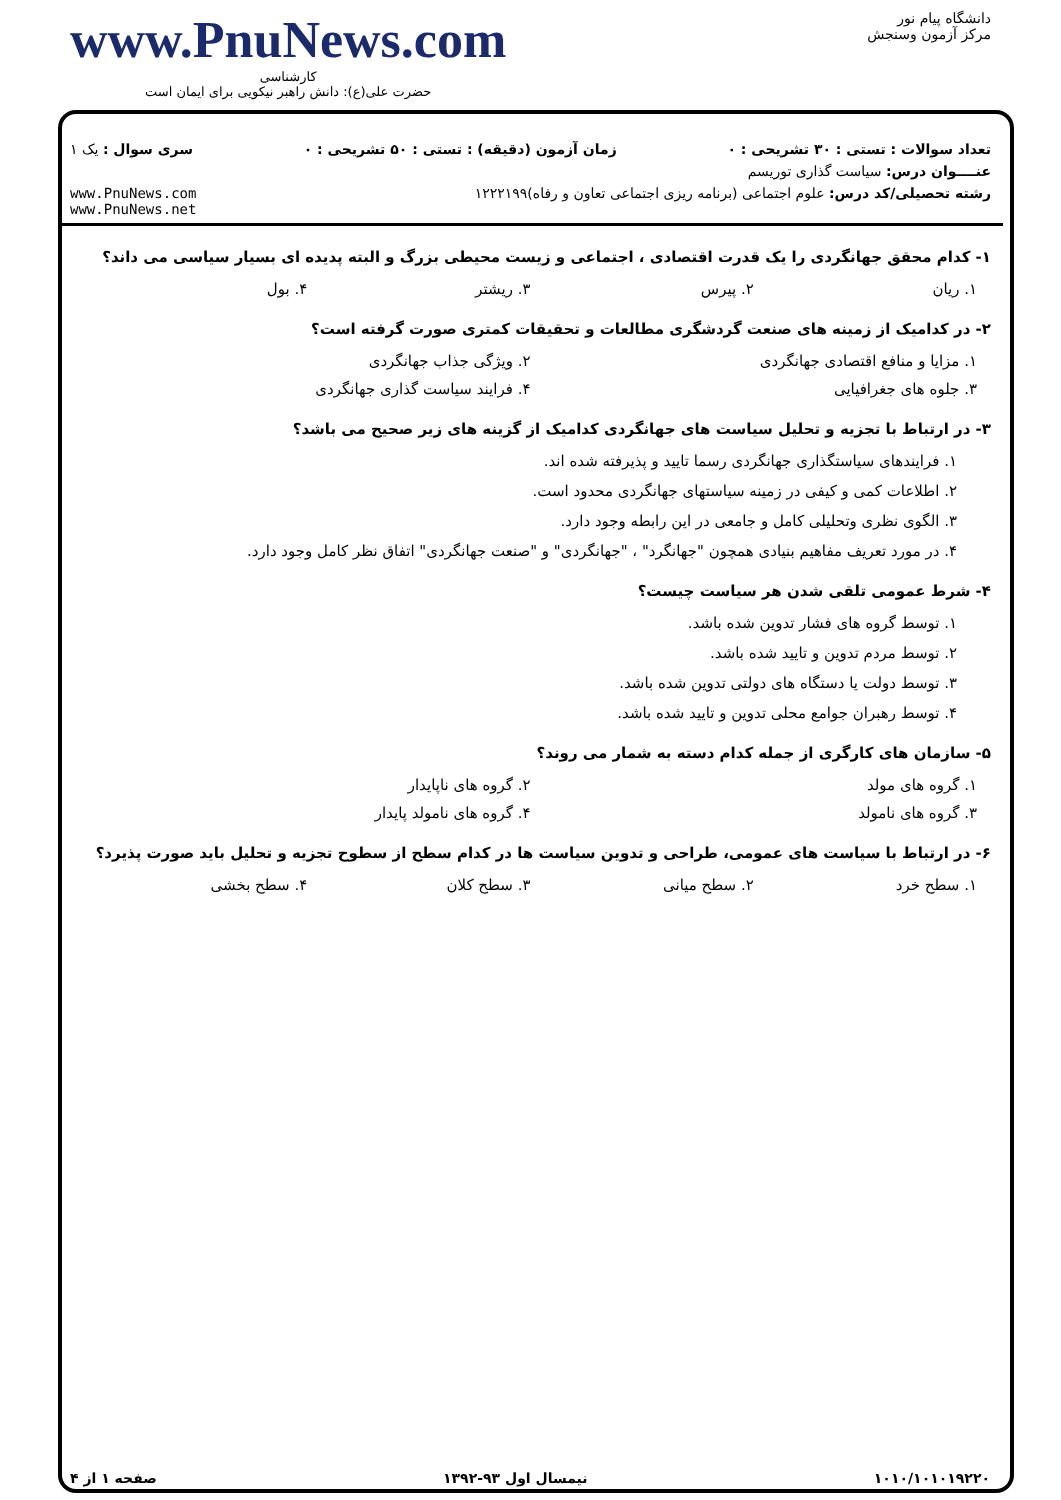www.PnuNews.com
کارشناسی
حضرت علی(ع): دانش راهبر نیکویی برای ایمان است
دانشگاه پیام نور
مرکز آزمون وسنجش
تعداد سوالات : تستی : ۳۰ تشریحی : ۰ زمان آزمون (دقیقه) : تستی : ۵۰ تشریحی : ۰ سری سوال : یک ۱
عنــــوان درس: سیاست گذاری توریسم
رشته تحصیلی/کد درس: علوم اجتماعی (برنامه ریزی اجتماعی تعاون و رفاه)۱۲۲۲۱۹۹ www.PnuNews.com
www.PnuNews.net
۱- کدام محقق جهانگردی را یک قدرت اقتصادی ، اجتماعی و زیست محیطی بزرگ و البته پدیده ای بسیار سیاسی می داند؟
۱. ریان ۲. پیرس ۳. ریشتر ۴. بول
۲- در کدامیک از زمینه های صنعت گردشگری مطالعات و تحقیقات کمتری صورت گرفته است؟
۱. مزایا و منافع اقتصادی جهانگردی ۲. ویژگی جذاب جهانگردی
۳. جلوه های جغرافیایی ۴. فرایند سیاست گذاری جهانگردی
۳- در ارتباط با تجزیه و تحلیل سیاست های جهانگردی کدامیک از گزینه های زیر صحیح می باشد؟
۱. فرایندهای سیاستگذاری جهانگردی رسما تایید و پذیرفته شده اند.
۲. اطلاعات کمی و کیفی در زمینه سیاستهای جهانگردی محدود است.
۳. الگوی نظری وتحلیلی کامل و جامعی در این رابطه وجود دارد.
۴. در مورد تعریف مفاهیم بنیادی همچون "جهانگرد" ، "جهانگردی" و "صنعت جهانگردی" اتفاق نظر کامل وجود دارد.
۴- شرط عمومی تلقی شدن هر سیاست چیست؟
۱. توسط گروه های فشار تدوین شده باشد.
۲. توسط مردم تدوین و تایید شده باشد.
۳. توسط دولت یا دستگاه های دولتی تدوین شده باشد.
۴. توسط رهبران جوامع محلی تدوین و تایید شده باشد.
۵- سازمان های کارگری از جمله کدام دسته به شمار می روند؟
۱. گروه های مولد ۲. گروه های ناپایدار
۳. گروه های نامولد ۴. گروه های نامولد پایدار
۶- در ارتباط با سیاست های عمومی، طراحی و تدوین سیاست ها در کدام سطح از سطوح تجزیه و تحلیل باید صورت پذیرد؟
۱. سطح خرد ۲. سطح میانی ۳. سطح کلان ۴. سطح بخشی
۱۰۱۰/۱۰۱۰۱۹۲۲۰ نیمسال اول ۹۳-۱۳۹۲ صفحه ۱ از ۴